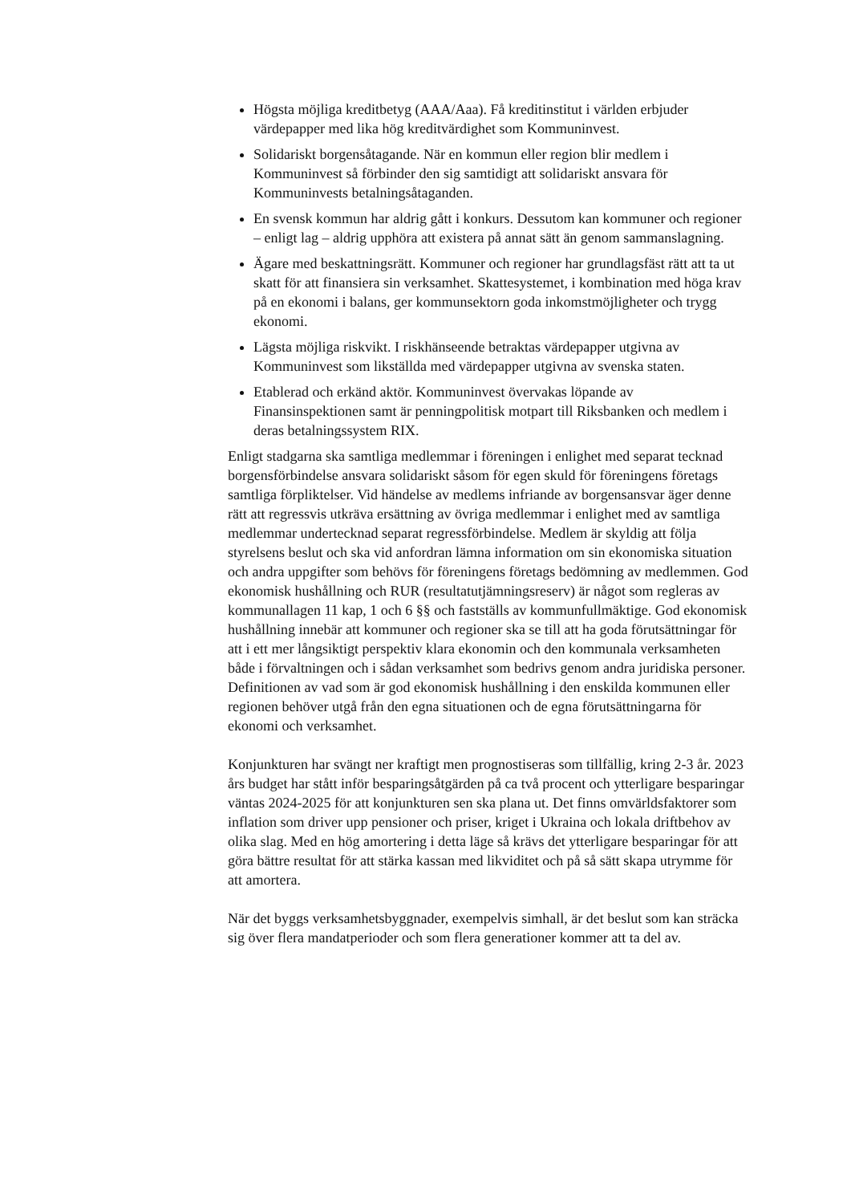Högsta möjliga kreditbetyg (AAA/Aaa). Få kreditinstitut i världen erbjuder värdepapper med lika hög kreditvärdighet som Kommuninvest.
Solidariskt borgensåtagande. När en kommun eller region blir medlem i Kommuninvest så förbinder den sig samtidigt att solidariskt ansvara för Kommuninvests betalningsåtaganden.
En svensk kommun har aldrig gått i konkurs. Dessutom kan kommuner och regioner – enligt lag – aldrig upphöra att existera på annat sätt än genom sammanslagning.
Ägare med beskattningsrätt. Kommuner och regioner har grundlagsfäst rätt att ta ut skatt för att finansiera sin verksamhet. Skattesystemet, i kombination med höga krav på en ekonomi i balans, ger kommunsektorn goda inkomstmöjligheter och trygg ekonomi.
Lägsta möjliga riskvikt. I riskhänseende betraktas värdepapper utgivna av Kommuninvest som likställda med värdepapper utgivna av svenska staten.
Etablerad och erkänd aktör. Kommuninvest övervakas löpande av Finansinspektionen samt är penningpolitisk motpart till Riksbanken och medlem i deras betalningssystem RIX.
Enligt stadgarna ska samtliga medlemmar i föreningen i enlighet med separat tecknad borgensförbindelse ansvara solidariskt såsom för egen skuld för föreningens företags samtliga förpliktelser. Vid händelse av medlems infriande av borgensansvar äger denne rätt att regressvis utkräva ersättning av övriga medlemmar i enlighet med av samtliga medlemmar undertecknad separat regressförbindelse. Medlem är skyldig att följa styrelsens beslut och ska vid anfordran lämna information om sin ekonomiska situation och andra uppgifter som behövs för föreningens företags bedömning av medlemmen. God ekonomisk hushållning och RUR (resultatutjämningsreserv) är något som regleras av kommunallagen 11 kap, 1 och 6 §§ och fastställs av kommunfullmäktige. God ekonomisk hushållning innebär att kommuner och regioner ska se till att ha goda förutsättningar för att i ett mer långsiktigt perspektiv klara ekonomin och den kommunala verksamheten både i förvaltningen och i sådan verksamhet som bedrivs genom andra juridiska personer. Definitionen av vad som är god ekonomisk hushållning i den enskilda kommunen eller regionen behöver utgå från den egna situationen och de egna förutsättningarna för ekonomi och verksamhet.
Konjunkturen har svängt ner kraftigt men prognostiseras som tillfällig, kring 2-3 år. 2023 års budget har stått inför besparingsåtgärden på ca två procent och ytterligare besparingar väntas 2024-2025 för att konjunkturen sen ska plana ut. Det finns omvärldsfaktorer som inflation som driver upp pensioner och priser, kriget i Ukraina och lokala driftbehov av olika slag. Med en hög amortering i detta läge så krävs det ytterligare besparingar för att göra bättre resultat för att stärka kassan med likviditet och på så sätt skapa utrymme för att amortera.
När det byggs verksamhetsbyggnader, exempelvis simhall, är det beslut som kan sträcka sig över flera mandatperioder och som flera generationer kommer att ta del av.